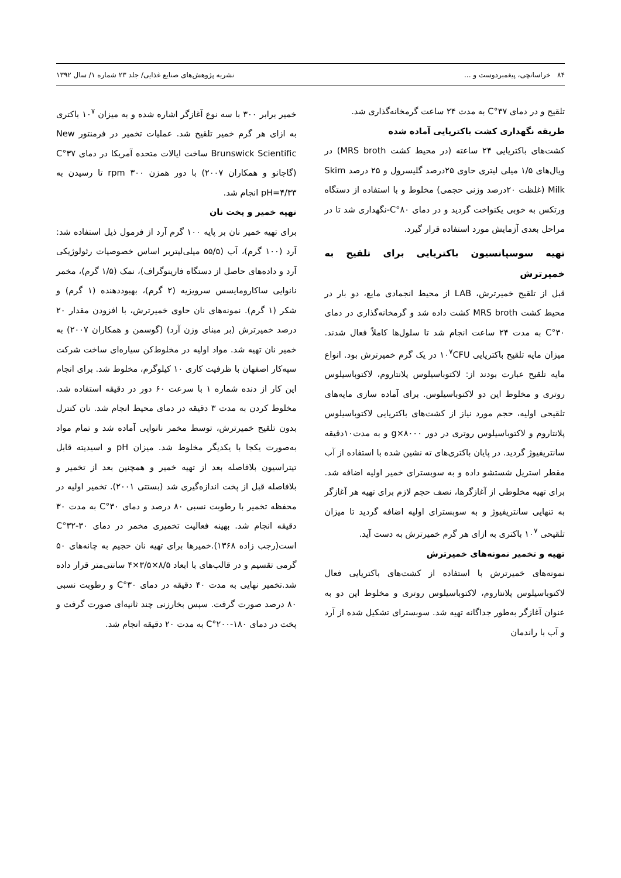۸۴ خراسانچی، پیغمبردوست و ... نشریه پژوهش‌های صنایع غذایی/ جلد ۲۳ شماره ۱/ سال ۱۳۹۲
تلقیح و در دمای ۳۷°C به مدت ۲۴ ساعت گرمخانه‌گذاری شد.
طریقه نگهداری کشت باکتریایی آماده شده
کشت‌های باکتریایی ۲۴ ساعته (در محیط کشت MRS broth) در ویال‌های ۱/۵ میلی لیتری حاوی ۲۵درصد گلیسرول و ۲۵ درصد Skim Milk (غلظت ۲۰درصد وزنی حجمی) مخلوط و با استفاده از دستگاه ورتکس به خوبی یکنواخت گردید و در دمای ۸۰°C-نگهداری شد تا در مراحل بعدی آزمایش مورد استفاده قرار گیرد.
تهیه سوسپانسیون باکتریایی برای تلقیح به خمیرترش
قبل از تلقیح خمیرترش، LAB از محیط انجمادی مایع، دو بار در محیط کشت MRS broth کشت داده شد و گرمخانه‌گذاری در دمای ۳۰°C به مدت ۲۴ ساعت انجام شد تا سلول‌ها کاملاً فعال شدند. میزان مایه تلقیح باکتریایی ۱۰<sup>۷</sup>CFU در یک گرم خمیرترش بود. انواع مایه تلقیح عبارت بودند از: لاکتوباسیلوس پلانتاروم، لاکتوباسیلوس روتری و مخلوط این دو لاکتوباسیلوس. برای آماده سازی مایه‌های تلقیحی اولیه، حجم مورد نیاز از کشت‌های باکتریایی لاکتوباسیلوس پلانتاروم و لاکتوباسیلوس روتری در دور ۸۰۰۰×g و به مدت۱۰دقیقه سانتریفیوژ گردید. در پایان باکتری‌های ته نشین شده با استفاده از آب مقطر استریل شستشو داده و به سوبسترای خمیر اولیه اضافه شد. برای تهیه مخلوطی از آغازگرها، نصف حجم لازم برای تهیه هر آغازگر به تنهایی سانتریفیوژ و به سوبسترای اولیه اضافه گردید تا میزان تلقیحی ۱۰<sup>۷</sup> باکتری به ازای هر گرم خمیرترش به دست آید.
تهیه و تخمیر نمونه‌های خمیرترش
نمونه‌های خمیرترش با استفاده از کشت‌های باکتریایی فعال لاکتوباسیلوس پلانتاروم، لاکتوباسیلوس روتری و مخلوط این دو به عنوان آغازگر به‌طور جداگانه تهیه شد. سوبسترای تشکیل شده از آرد و آب با راندمان
خمیر برابر ۳۰۰ با سه نوع آغازگر اشاره شده و به میزان ۱۰<sup>۷</sup> باکتری به ازای هر گرم خمیر تلقیح شد. عملیات تخمیر در فرمنتور New Brunswick Scientific ساخت ایالات متحده آمریکا در دمای ۳۷°C (گاجانو و همکاران ۲۰۰۷) با دور همزن ۳۰۰ rpm تا رسیدن به pH=۴/۳۳ انجام شد.
تهیه خمیر و پخت نان
برای تهیه خمیر نان بر پایه ۱۰۰ گرم آرد از فرمول ذیل استفاده شد: آرد (۱۰۰ گرم)، آب (۵۵/۵ میلی‌لیتربر اساس خصوصیات رئولوژیکی آرد و داده‌های حاصل از دستگاه فارینوگراف)، نمک (۱/۵ گرم)، مخمر نانوایی ساکارومایسس سرویزیه (۲ گرم)، بهبوددهنده (۱ گرم) و شکر (۱ گرم). نمونه‌های نان حاوی خمیرترش، با افزودن مقدار ۲۰ درصد خمیرترش (بر مبنای وزن آرد) (گوسمن و همکاران ۲۰۰۷) به خمیر نان تهیه شد. مواد اولیه در مخلوط‌کن سیاره‌ای ساخت شرکت سپه‌کار اصفهان با ظرفیت کاری ۱۰ کیلوگرم، مخلوط شد. برای انجام این کار از دنده شماره ۱ با سرعت ۶۰ دور در دقیقه استفاده شد. مخلوط کردن به مدت ۳ دقیقه در دمای محیط انجام شد. نان کنترل بدون تلقیح خمیرترش، توسط مخمر نانوایی آماده شد و تمام مواد به‌صورت یکجا با یکدیگر مخلوط شد. میزان pH و اسیدیته قابل تیتراسیون بلافاصله بعد از تهیه خمیر و همچنین بعد از تخمیر و بلافاصله قبل از پخت اندازه‌گیری شد (بستتی ۲۰۰۱). تخمیر اولیه در محفظه تخمیر با رطوبت نسبی ۸۰ درصد و دمای ۳۰°C به مدت ۳۰ دقیقه انجام شد. بهینه فعالیت تخمیری مخمر در دمای ۳۰-۳۲°C است(رجب زاده ۱۳۶۸).خمیرها برای تهیه نان حجیم به چانه‌های ۵۰ گرمی تقسیم و در قالب‌های با ابعاد ۸/۵×۳/۵×۴ سانتی‌متر قرار داده شد.تخمیر نهایی به مدت ۴۰ دقیقه در دمای ۳۰°C و رطوبت نسبی ۸۰ درصد صورت گرفت. سپس بخارزنی چند ثانیه‌ای صورت گرفت و پخت در دمای ۱۸۰-۲۰۰°C به مدت ۲۰ دقیقه انجام شد.